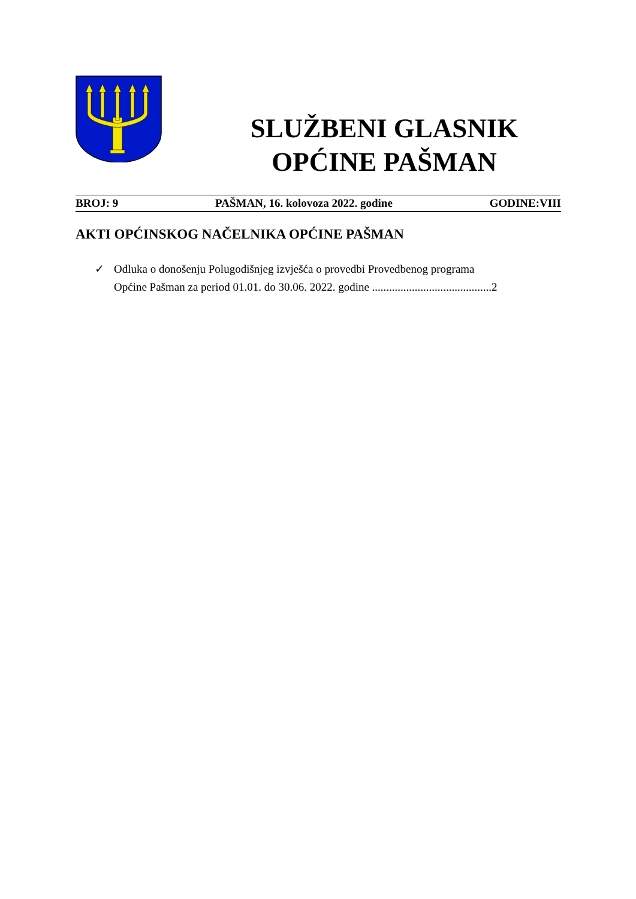SLUŽBENI GLASNIK
OPĆINE PAŠMAN
BROJ: 9 PAŠMAN, 16. kolovoza 2022. godine GODINE:VIII
AKTI OPĆINSKOG NAČELNIKA OPĆINE PAŠMAN
✓ Odluka o donošenju Polugodišnjeg izvješća o provedbi Provedbenog programa
Općine Pašman za period 01.01. do 30.06. 2022. godine ..........................................2